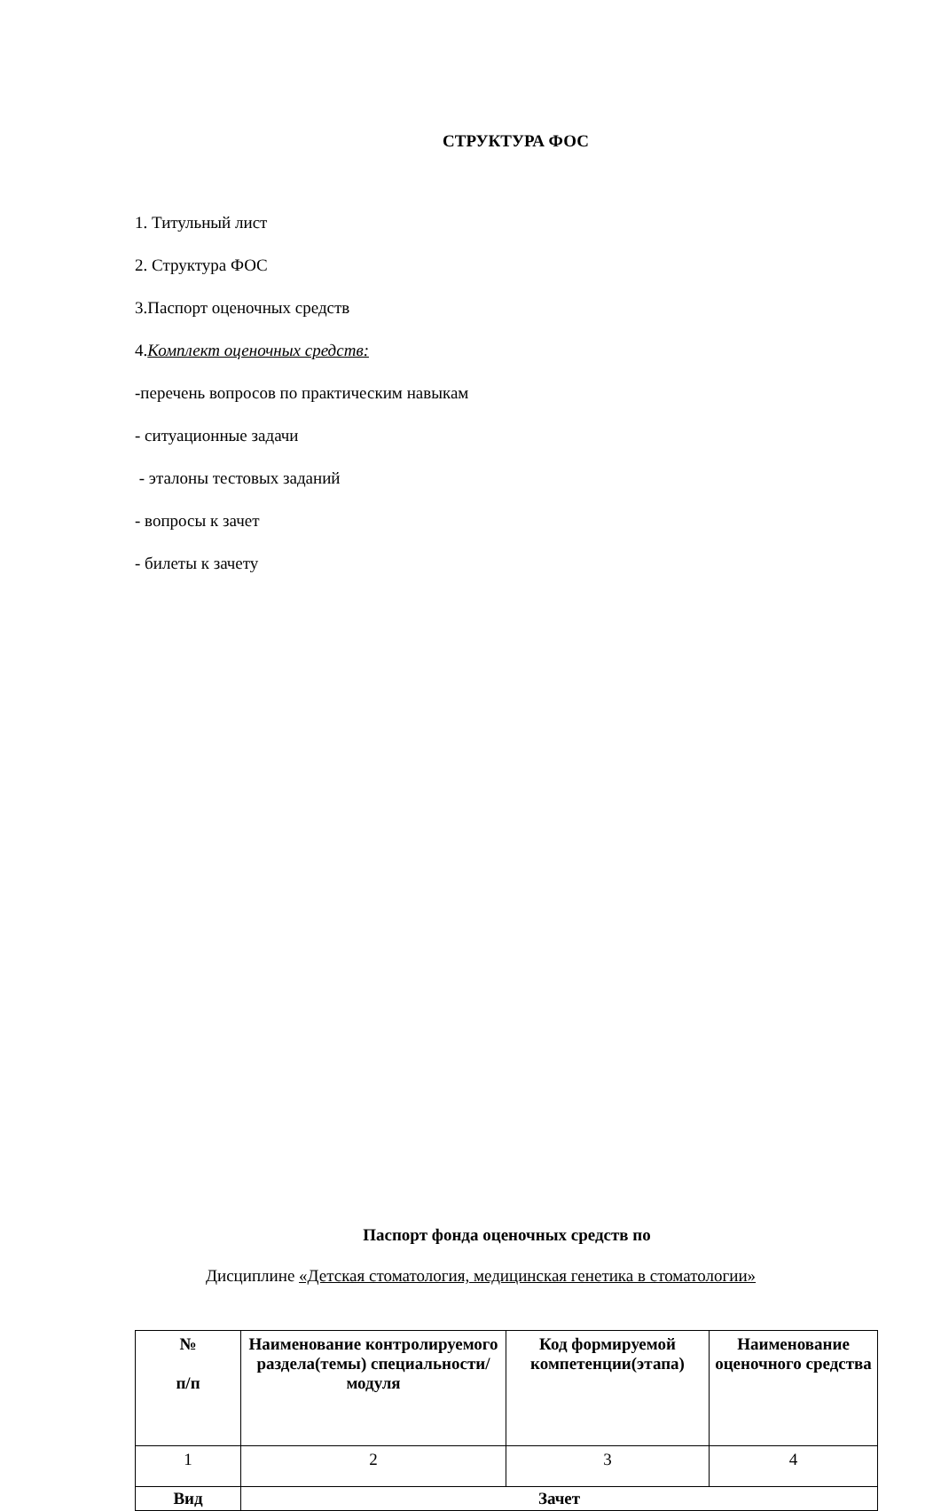СТРУКТУРА ФОС
1. Титульный лист
2. Структура ФОС
3.Паспорт оценочных средств
4.Комплект оценочных средств:
-перечень вопросов по практическим навыкам
- ситуационные задачи
- эталоны тестовых заданий
- вопросы к зачет
- билеты к зачету
Паспорт фонда оценочных средств по
Дисциплине «Детская стоматология, медицинская генетика в стоматологии»
| № п/п | Наименование контролируемого раздела(темы) специальности/ модуля | Код формируемой компетенции(этапа) | Наименование оценочного средства |
| --- | --- | --- | --- |
| 1 | 2 | 3 | 4 |
| Вид | Зачет | | |